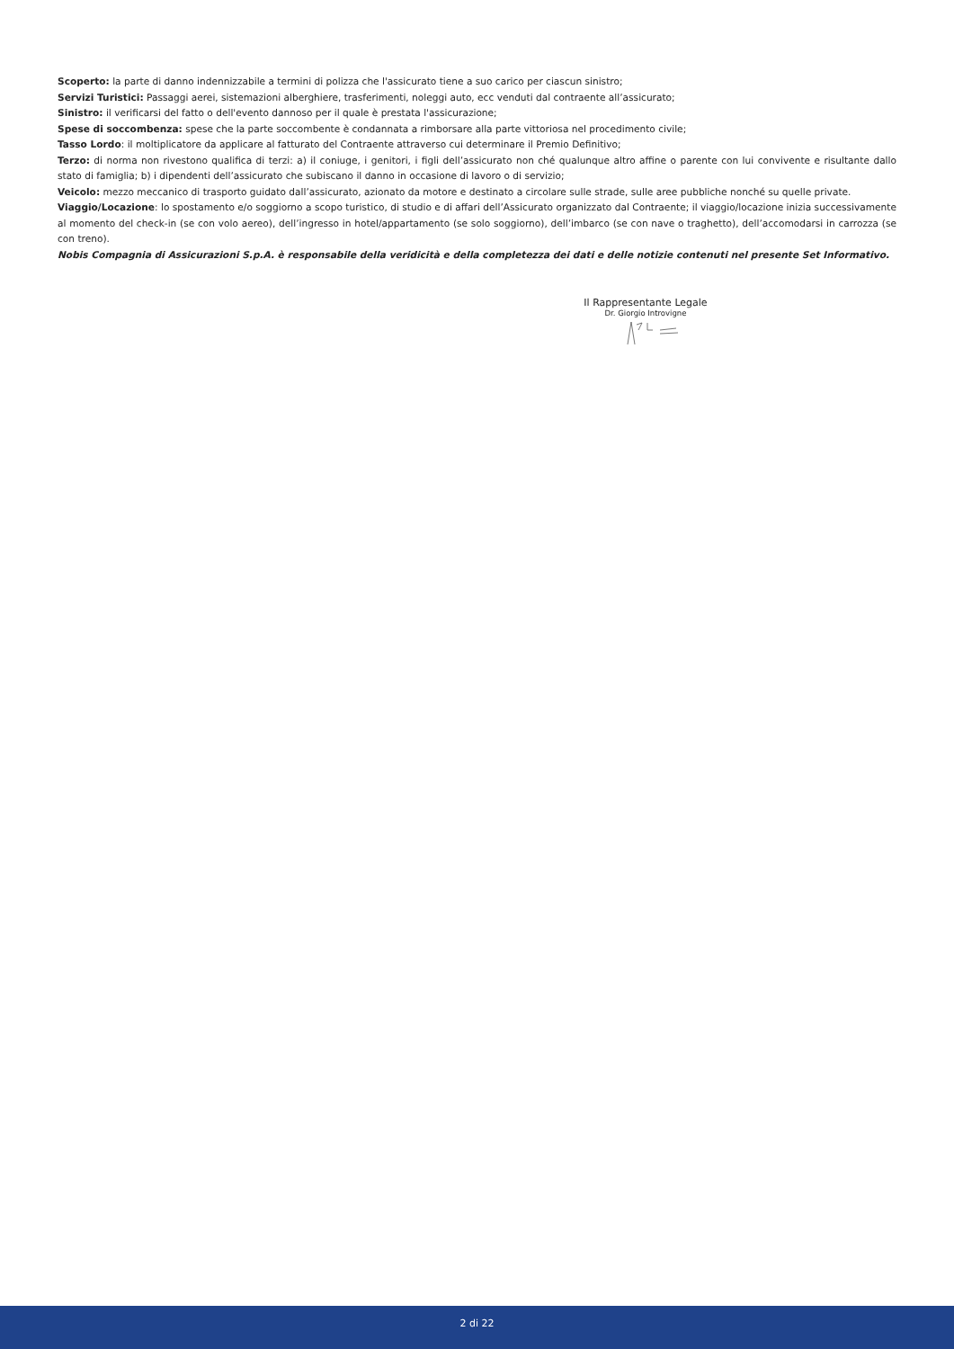Scoperto: la parte di danno indennizzabile a termini di polizza che l'assicurato tiene a suo carico per ciascun sinistro;
Servizi Turistici: Passaggi aerei, sistemazioni alberghiere, trasferimenti, noleggi auto, ecc venduti dal contraente all’assicurato;
Sinistro: il verificarsi del fatto o dell'evento dannoso per il quale è prestata l'assicurazione;
Spese di soccombenza: spese che la parte soccombente è condannata a rimborsare alla parte vittoriosa nel procedimento civile;
Tasso Lordo: il moltiplicatore da applicare al fatturato del Contraente attraverso cui determinare il Premio Definitivo;
Terzo: di norma non rivestono qualifica di terzi: a) il coniuge, i genitori, i figli dell’assicurato non ché qualunque altro affine o parente con lui convivente e risultante dallo stato di famiglia; b) i dipendenti dell’assicurato che subiscano il danno in occasione di lavoro o di servizio;
Veicolo: mezzo meccanico di trasporto guidato dall’assicurato, azionato da motore e destinato a circolare sulle strade, sulle aree pubbliche nonché su quelle private.
Viaggio/Locazione: lo spostamento e/o soggiorno a scopo turistico, di studio e di affari dell’Assicurato organizzato dal Contraente; il viaggio/locazione inizia successivamente al momento del check-in (se con volo aereo), dell’ingresso in hotel/appartamento (se solo soggiorno), dell’imbarco (se con nave o traghetto), dell’accomodarsi in carrozza (se con treno).
Nobis Compagnia di Assicurazioni S.p.A. è responsabile della veridicità e della completezza dei dati e delle notizie contenuti nel presente Set Informativo.
Il Rappresentante Legale
Dr. Giorgio Introvigne
2 di 22